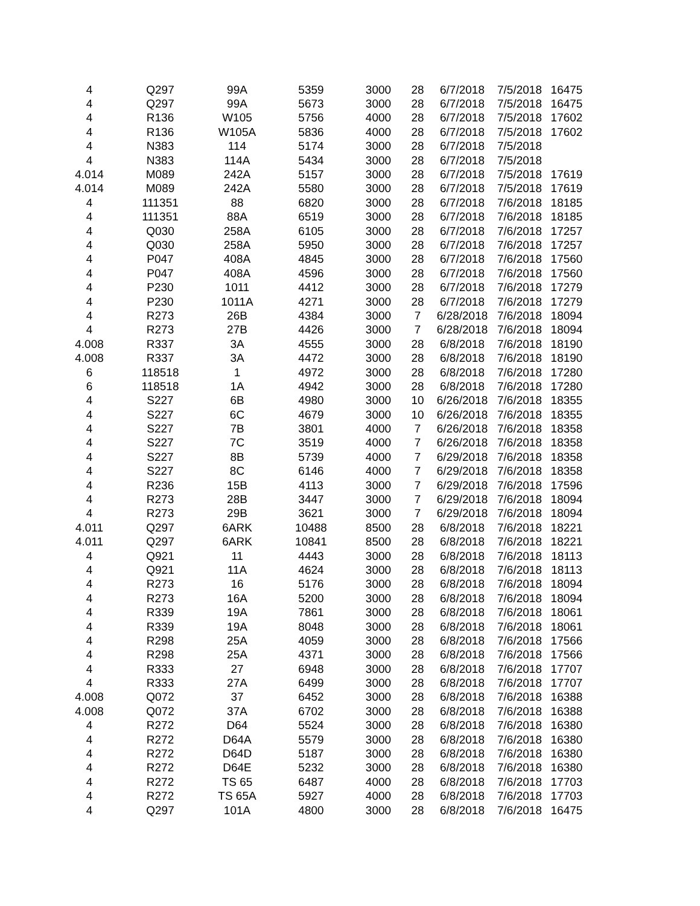| 4 | Q297 | 99A | 5359 | 3000 | 28 | 6/7/2018 | 7/5/2018 | 16475 |
| 4 | Q297 | 99A | 5673 | 3000 | 28 | 6/7/2018 | 7/5/2018 | 16475 |
| 4 | R136 | W105 | 5756 | 4000 | 28 | 6/7/2018 | 7/5/2018 | 17602 |
| 4 | R136 | W105A | 5836 | 4000 | 28 | 6/7/2018 | 7/5/2018 | 17602 |
| 4 | N383 | 114 | 5174 | 3000 | 28 | 6/7/2018 | 7/5/2018 | |
| 4 | N383 | 114A | 5434 | 3000 | 28 | 6/7/2018 | 7/5/2018 | |
| 4.014 | M089 | 242A | 5157 | 3000 | 28 | 6/7/2018 | 7/5/2018 | 17619 |
| 4.014 | M089 | 242A | 5580 | 3000 | 28 | 6/7/2018 | 7/5/2018 | 17619 |
| 4 | 111351 | 88 | 6820 | 3000 | 28 | 6/7/2018 | 7/6/2018 | 18185 |
| 4 | 111351 | 88A | 6519 | 3000 | 28 | 6/7/2018 | 7/6/2018 | 18185 |
| 4 | Q030 | 258A | 6105 | 3000 | 28 | 6/7/2018 | 7/6/2018 | 17257 |
| 4 | Q030 | 258A | 5950 | 3000 | 28 | 6/7/2018 | 7/6/2018 | 17257 |
| 4 | P047 | 408A | 4845 | 3000 | 28 | 6/7/2018 | 7/6/2018 | 17560 |
| 4 | P047 | 408A | 4596 | 3000 | 28 | 6/7/2018 | 7/6/2018 | 17560 |
| 4 | P230 | 1011 | 4412 | 3000 | 28 | 6/7/2018 | 7/6/2018 | 17279 |
| 4 | P230 | 1011A | 4271 | 3000 | 28 | 6/7/2018 | 7/6/2018 | 17279 |
| 4 | R273 | 26B | 4384 | 3000 | 7 | 6/28/2018 | 7/6/2018 | 18094 |
| 4 | R273 | 27B | 4426 | 3000 | 7 | 6/28/2018 | 7/6/2018 | 18094 |
| 4.008 | R337 | 3A | 4555 | 3000 | 28 | 6/8/2018 | 7/6/2018 | 18190 |
| 4.008 | R337 | 3A | 4472 | 3000 | 28 | 6/8/2018 | 7/6/2018 | 18190 |
| 6 | 118518 | 1 | 4972 | 3000 | 28 | 6/8/2018 | 7/6/2018 | 17280 |
| 6 | 118518 | 1A | 4942 | 3000 | 28 | 6/8/2018 | 7/6/2018 | 17280 |
| 4 | S227 | 6B | 4980 | 3000 | 10 | 6/26/2018 | 7/6/2018 | 18355 |
| 4 | S227 | 6C | 4679 | 3000 | 10 | 6/26/2018 | 7/6/2018 | 18355 |
| 4 | S227 | 7B | 3801 | 4000 | 7 | 6/26/2018 | 7/6/2018 | 18358 |
| 4 | S227 | 7C | 3519 | 4000 | 7 | 6/26/2018 | 7/6/2018 | 18358 |
| 4 | S227 | 8B | 5739 | 4000 | 7 | 6/29/2018 | 7/6/2018 | 18358 |
| 4 | S227 | 8C | 6146 | 4000 | 7 | 6/29/2018 | 7/6/2018 | 18358 |
| 4 | R236 | 15B | 4113 | 3000 | 7 | 6/29/2018 | 7/6/2018 | 17596 |
| 4 | R273 | 28B | 3447 | 3000 | 7 | 6/29/2018 | 7/6/2018 | 18094 |
| 4 | R273 | 29B | 3621 | 3000 | 7 | 6/29/2018 | 7/6/2018 | 18094 |
| 4.011 | Q297 | 6ARK | 10488 | 8500 | 28 | 6/8/2018 | 7/6/2018 | 18221 |
| 4.011 | Q297 | 6ARK | 10841 | 8500 | 28 | 6/8/2018 | 7/6/2018 | 18221 |
| 4 | Q921 | 11 | 4443 | 3000 | 28 | 6/8/2018 | 7/6/2018 | 18113 |
| 4 | Q921 | 11A | 4624 | 3000 | 28 | 6/8/2018 | 7/6/2018 | 18113 |
| 4 | R273 | 16 | 5176 | 3000 | 28 | 6/8/2018 | 7/6/2018 | 18094 |
| 4 | R273 | 16A | 5200 | 3000 | 28 | 6/8/2018 | 7/6/2018 | 18094 |
| 4 | R339 | 19A | 7861 | 3000 | 28 | 6/8/2018 | 7/6/2018 | 18061 |
| 4 | R339 | 19A | 8048 | 3000 | 28 | 6/8/2018 | 7/6/2018 | 18061 |
| 4 | R298 | 25A | 4059 | 3000 | 28 | 6/8/2018 | 7/6/2018 | 17566 |
| 4 | R298 | 25A | 4371 | 3000 | 28 | 6/8/2018 | 7/6/2018 | 17566 |
| 4 | R333 | 27 | 6948 | 3000 | 28 | 6/8/2018 | 7/6/2018 | 17707 |
| 4 | R333 | 27A | 6499 | 3000 | 28 | 6/8/2018 | 7/6/2018 | 17707 |
| 4.008 | Q072 | 37 | 6452 | 3000 | 28 | 6/8/2018 | 7/6/2018 | 16388 |
| 4.008 | Q072 | 37A | 6702 | 3000 | 28 | 6/8/2018 | 7/6/2018 | 16388 |
| 4 | R272 | D64 | 5524 | 3000 | 28 | 6/8/2018 | 7/6/2018 | 16380 |
| 4 | R272 | D64A | 5579 | 3000 | 28 | 6/8/2018 | 7/6/2018 | 16380 |
| 4 | R272 | D64D | 5187 | 3000 | 28 | 6/8/2018 | 7/6/2018 | 16380 |
| 4 | R272 | D64E | 5232 | 3000 | 28 | 6/8/2018 | 7/6/2018 | 16380 |
| 4 | R272 | TS 65 | 6487 | 4000 | 28 | 6/8/2018 | 7/6/2018 | 17703 |
| 4 | R272 | TS 65A | 5927 | 4000 | 28 | 6/8/2018 | 7/6/2018 | 17703 |
| 4 | Q297 | 101A | 4800 | 3000 | 28 | 6/8/2018 | 7/6/2018 | 16475 |